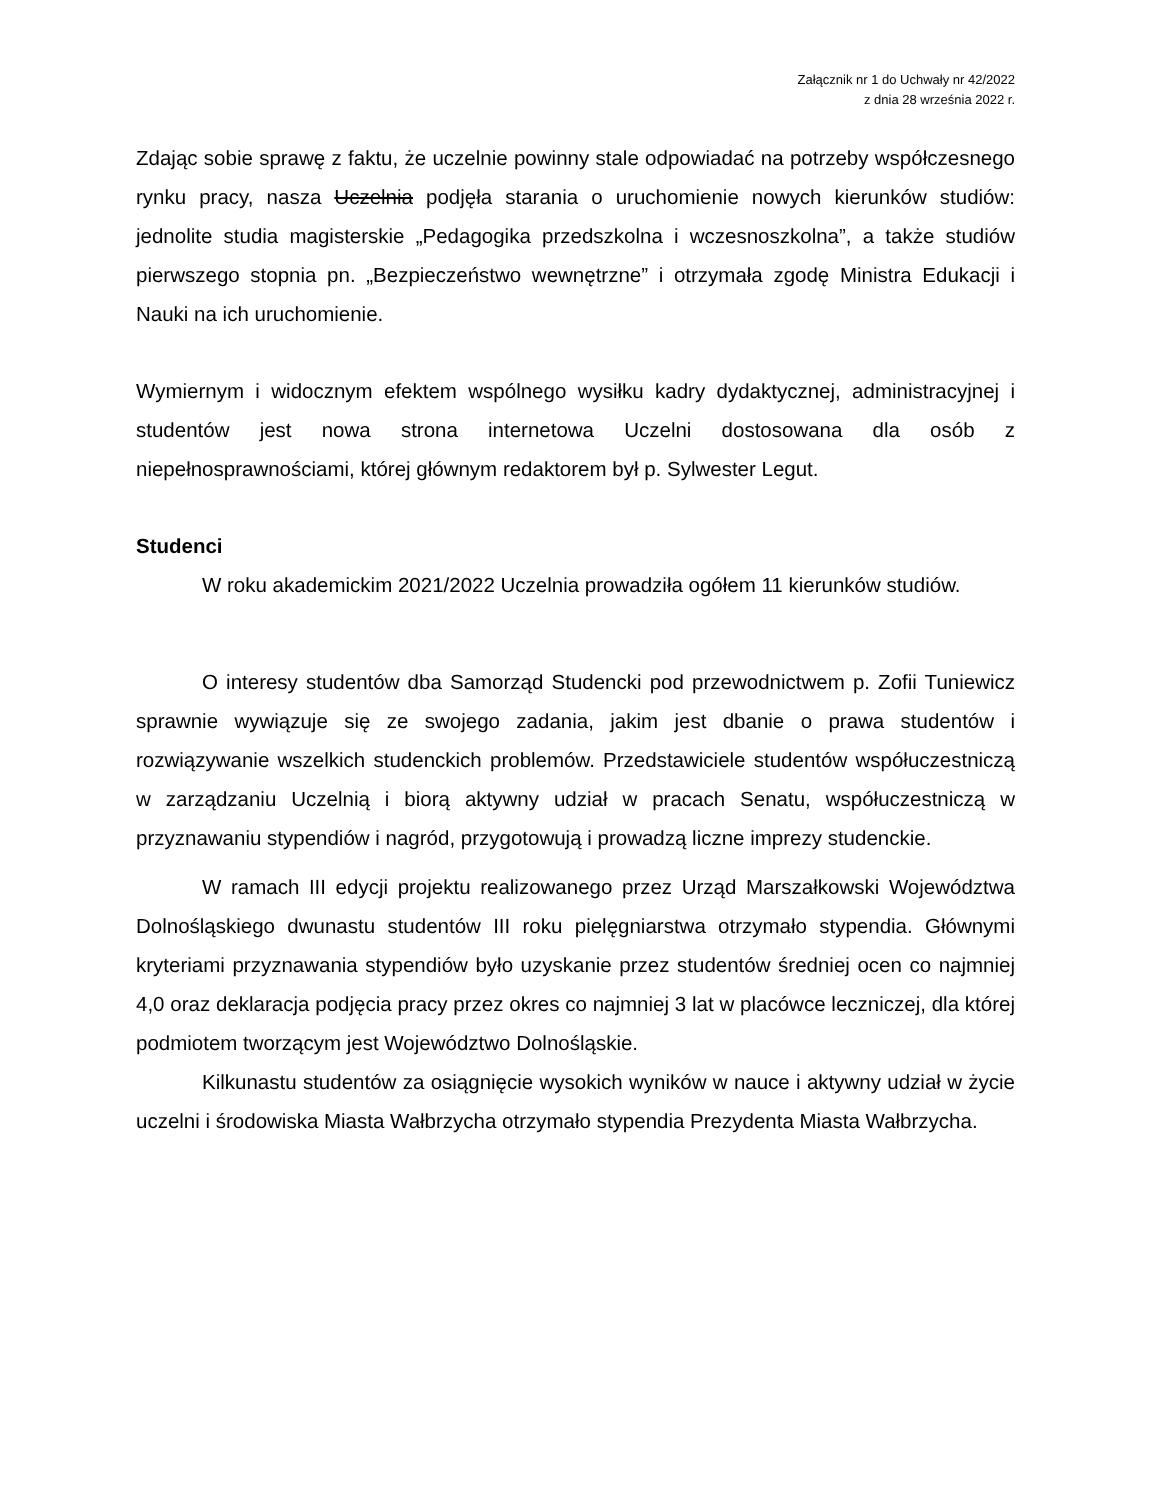Załącznik nr 1 do Uchwały nr 42/2022
z dnia 28 września 2022 r.
Zdając sobie sprawę z faktu, że uczelnie powinny stale odpowiadać na potrzeby współczesnego rynku pracy, nasza Uczelnia podjęła starania o uruchomienie nowych kierunków studiów: jednolite studia magisterskie „Pedagogika przedszkolna i wczesnoszkolna”, a także studiów pierwszego stopnia pn. „Bezpieczeństwo wewnętrzne” i otrzymała zgodę Ministra Edukacji i Nauki na ich uruchomienie.
Wymiernym i widocznym efektem wspólnego wysiłku kadry dydaktycznej, administracyjnej i studentów jest nowa strona internetowa Uczelni dostosowana dla osób z niepełnosprawnościami, której głównym redaktorem był p. Sylwester Legut.
Studenci
W roku akademickim 2021/2022 Uczelnia prowadziła ogółem 11 kierunków studiów.
O interesy studentów dba Samorząd Studencki pod przewodnictwem p. Zofii Tuniewicz sprawnie wywiązuje się ze swojego zadania, jakim jest dbanie o prawa studentów i rozwiązywanie wszelkich studenckich problemów. Przedstawiciele studentów współuczestniczą w zarządzaniu Uczelnią i biorą aktywny udział w pracach Senatu, współuczestniczą w przyznawaniu stypendiów i nagród, przygotowują i prowadzą liczne imprezy studenckie.
W ramach III edycji projektu realizowanego przez Urząd Marszałkowski Województwa Dolnośląskiego dwunastu studentów III roku pielęgniarstwa otrzymało stypendia. Głównymi kryteriami przyznawania stypendiów było uzyskanie przez studentów średniej ocen co najmniej 4,0 oraz deklaracja podjęcia pracy przez okres co najmniej 3 lat w placówce leczniczej, dla której podmiotem tworzącym jest Województwo Dolnośląskie.
Kilkunastu studentów za osiągnięcie wysokich wyników w nauce i aktywny udział w życie uczelni i środowiska Miasta Wałbrzycha otrzymało stypendia Prezydenta Miasta Wałbrzycha.